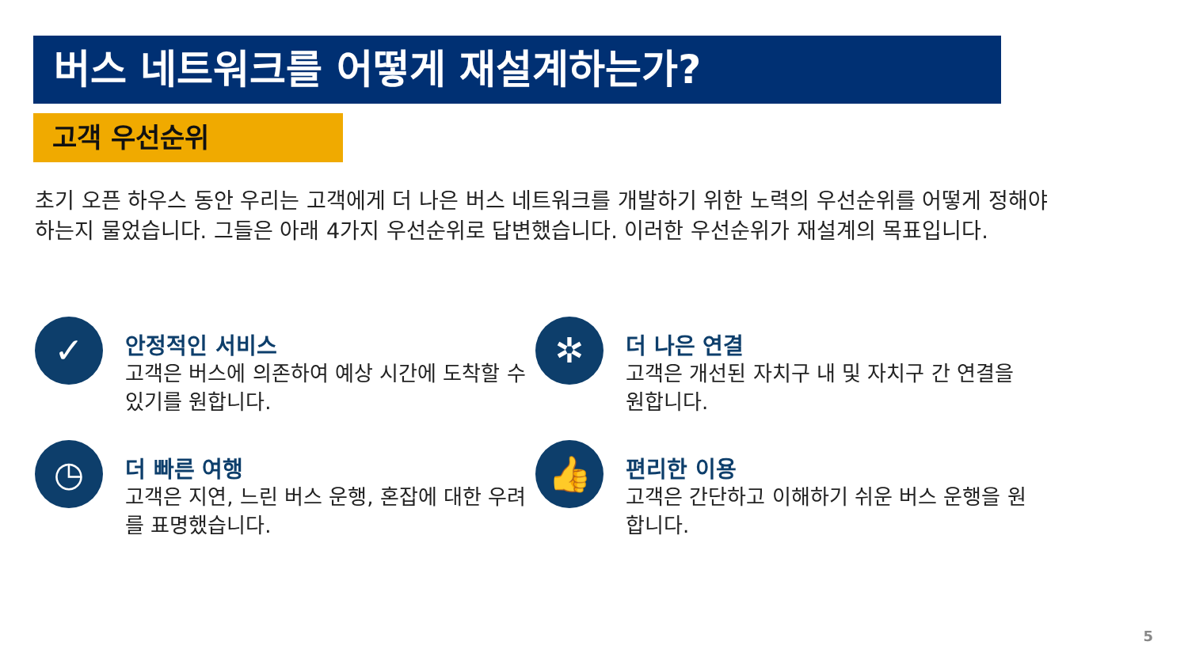버스 네트워크를 어떻게 재설계하는가?
고객 우선순위
초기 오픈 하우스 동안 우리는 고객에게 더 나은 버스 네트워크를 개발하기 위한 노력의 우선순위를 어떻게 정해야 하는지 물었습니다. 그들은 아래 4가지 우선순위로 답변했습니다. 이러한 우선순위가 재설계의 목표입니다.
✓
안정적인 서비스
고객은 버스에 의존하여 예상 시간에 도착할 수 있기를 원합니다.
✲
더 나은 연결
고객은 개선된 자치구 내 및 자치구 간 연결을 원합니다.
◷
더 빠른 여행
고객은 지연, 느린 버스 운행, 혼잡에 대한 우려를 표명했습니다.
👍
편리한 이용
고객은 간단하고 이해하기 쉬운 버스 운행을 원합니다.
5